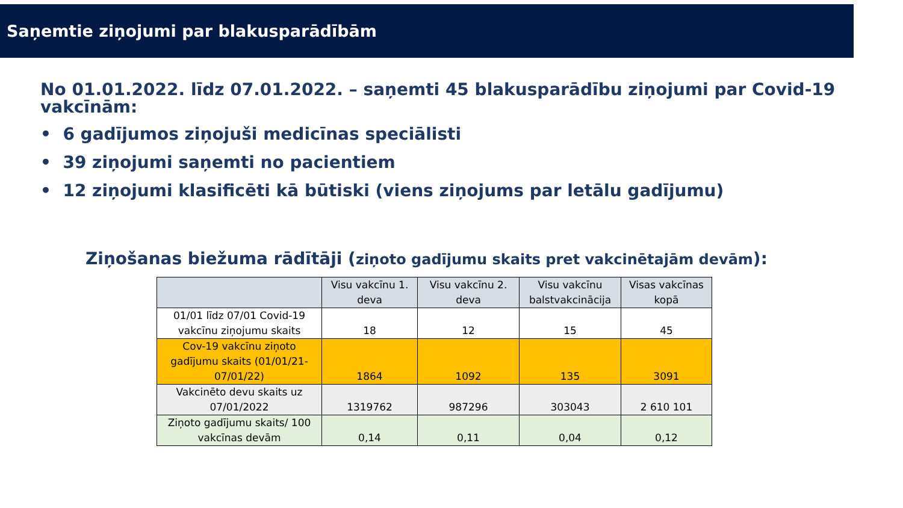Saņemtie ziņojumi par blakusparādībām
No 01.01.2022. līdz 07.01.2022. – saņemti 45 blakusparādību ziņojumi par Covid-19 vakcīnām:
• 6 gadījumos ziņojuši medicīnas speciālisti
• 39 ziņojumi saņemti no pacientiem
• 12 ziņojumi klasificēti kā būtiski (viens ziņojums par letālu gadījumu)
Ziņošanas biežuma rādītāji (ziņoto gadījumu skaits pret vakcinētajām devām):
| | Visu vakcīnu 1. deva | Visu vakcīnu 2. deva | Visu vakcīnu balstvakcinācija | Visas vakcīnas kopā |
| --- | --- | --- | --- | --- |
| 01/01 līdz 07/01 Covid-19 vakcīnu ziņojumu skaits | 18 | 12 | 15 | 45 |
| Cov-19 vakcīnu ziņoto gadījumu skaits (01/01/21-07/01/22) | 1864 | 1092 | 135 | 3091 |
| Vakcinēto devu skaits uz 07/01/2022 | 1319762 | 987296 | 303043 | 2 610 101 |
| Ziņoto gadījumu skaits/ 100 vakcīnas devām | 0,14 | 0,11 | 0,04 | 0,12 |